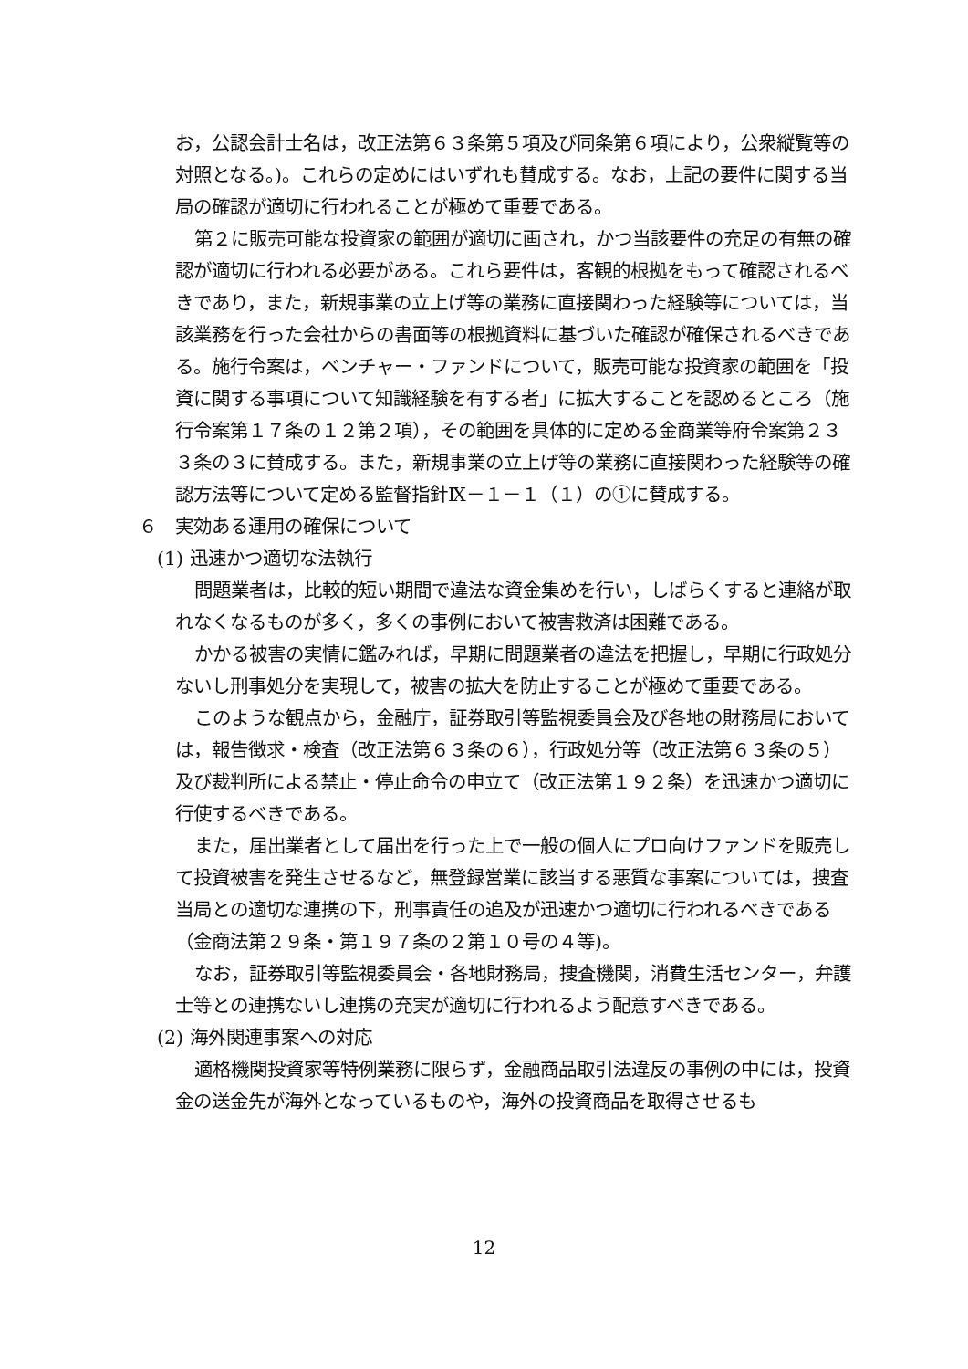お，公認会計士名は，改正法第６３条第５項及び同条第６項により，公衆縦覧等の対照となる。)。これらの定めにはいずれも賛成する。なお，上記の要件に関する当局の確認が適切に行われることが極めて重要である。
第２に販売可能な投資家の範囲が適切に画され，かつ当該要件の充足の有無の確認が適切に行われる必要がある。これら要件は，客観的根拠をもって確認されるべきであり，また，新規事業の立上げ等の業務に直接関わった経験等については，当該業務を行った会社からの書面等の根拠資料に基づいた確認が確保されるべきである。施行令案は，ベンチャー・ファンドについて，販売可能な投資家の範囲を「投資に関する事項について知識経験を有する者」に拡大することを認めるところ（施行令案第１７条の１２第２項），その範囲を具体的に定める金商業等府令案第２３３条の３に賛成する。また，新規事業の立上げ等の業務に直接関わった経験等の確認方法等について定める監督指針Ⅸ－１－１（１）の①に賛成する。
６　実効ある運用の確保について
(1) 迅速かつ適切な法執行
問題業者は，比較的短い期間で違法な資金集めを行い，しばらくすると連絡が取れなくなるものが多く，多くの事例において被害救済は困難である。
かかる被害の実情に鑑みれば，早期に問題業者の違法を把握し，早期に行政処分ないし刑事処分を実現して，被害の拡大を防止することが極めて重要である。
このような観点から，金融庁，証券取引等監視委員会及び各地の財務局においては，報告徴求・検査（改正法第６３条の６），行政処分等（改正法第６３条の５）及び裁判所による禁止・停止命令の申立て（改正法第１９２条）を迅速かつ適切に行使するべきである。
また，届出業者として届出を行った上で一般の個人にプロ向けファンドを販売して投資被害を発生させるなど，無登録営業に該当する悪質な事案については，捜査当局との適切な連携の下，刑事責任の追及が迅速かつ適切に行われるべきである（金商法第２９条・第１９７条の２第１０号の４等)。
なお，証券取引等監視委員会・各地財務局，捜査機関，消費生活センター，弁護士等との連携ないし連携の充実が適切に行われるよう配意すべきである。
(2) 海外関連事案への対応
適格機関投資家等特例業務に限らず，金融商品取引法違反の事例の中には，投資金の送金先が海外となっているものや，海外の投資商品を取得させるも
12